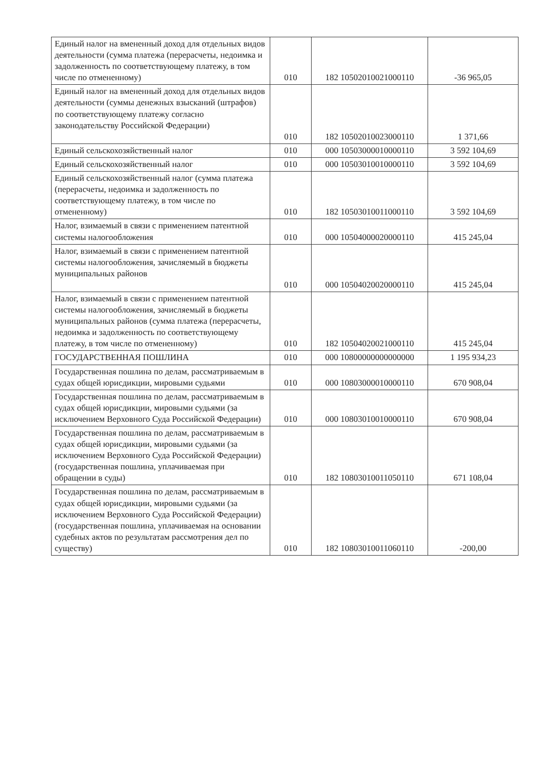| Единый налог на вмененный доход для отдельных видов деятельности (сумма платежа (перерасчеты, недоимка и задолженность по соответствующему платежу, в том числе по отмененному) | 010 | 182 10502010021000110 | -36 965,05 |
| Единый налог на вмененный доход для отдельных видов деятельности (суммы денежных взысканий (штрафов) по соответствующему платежу согласно законодательству Российской Федерации) | 010 | 182 10502010023000110 | 1 371,66 |
| Единый сельскохозяйственный налог | 010 | 000 10503000010000110 | 3 592 104,69 |
| Единый сельскохозяйственный налог | 010 | 000 10503010010000110 | 3 592 104,69 |
| Единый сельскохозяйственный налог (сумма платежа (перерасчеты, недоимка и задолженность по соответствующему платежу, в том числе по отмененному) | 010 | 182 10503010011000110 | 3 592 104,69 |
| Налог, взимаемый в связи с применением патентной системы налогообложения | 010 | 000 10504000020000110 | 415 245,04 |
| Налог, взимаемый в связи с применением патентной системы налогообложения, зачисляемый в бюджеты муниципальных районов | 010 | 000 10504020020000110 | 415 245,04 |
| Налог, взимаемый в связи с применением патентной системы налогообложения, зачисляемый в бюджеты муниципальных районов (сумма платежа (перерасчеты, недоимка и задолженность по соответствующему платежу, в том числе по отмененному) | 010 | 182 10504020021000110 | 415 245,04 |
| ГОСУДАРСТВЕННАЯ ПОШЛИНА | 010 | 000 10800000000000000 | 1 195 934,23 |
| Государственная пошлина по делам, рассматриваемым в судах общей юрисдикции, мировыми судьями | 010 | 000 10803000010000110 | 670 908,04 |
| Государственная пошлина по делам, рассматриваемым в судах общей юрисдикции, мировыми судьями (за исключением Верховного Суда Российской Федерации) | 010 | 000 10803010010000110 | 670 908,04 |
| Государственная пошлина по делам, рассматриваемым в судах общей юрисдикции, мировыми судьями (за исключением Верховного Суда Российской Федерации) (государственная пошлина, уплачиваемая при обращении в суды) | 010 | 182 10803010011050110 | 671 108,04 |
| Государственная пошлина по делам, рассматриваемым в судах общей юрисдикции, мировыми судьями (за исключением Верховного Суда Российской Федерации) (государственная пошлина, уплачиваемая на основании судебных актов по результатам рассмотрения дел по существу) | 010 | 182 10803010011060110 | -200,00 |